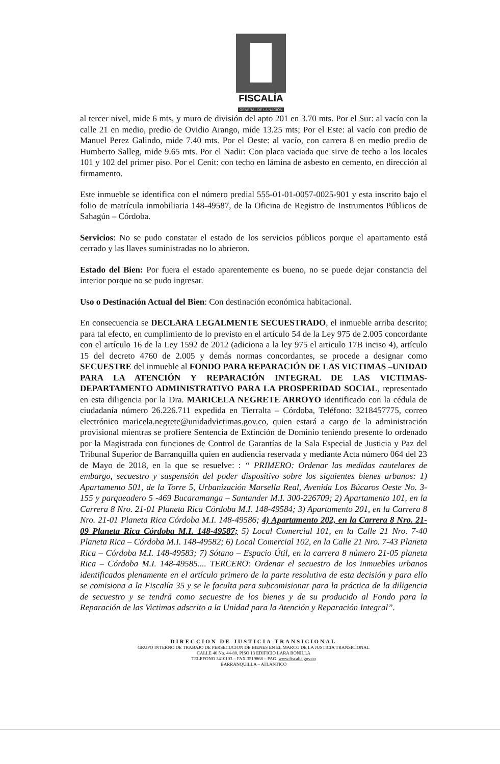FISCALÍA
GENERAL DE LA NACIÓN
al tercer nivel, mide 6 mts, y muro de división del apto 201 en 3.70 mts. Por el Sur: al vacío con la calle 21 en medio, predio de Ovidio Arango, mide 13.25 mts; Por el Este: al vacío con predio de Manuel Perez Galindo, mide 7.40 mts. Por el Oeste: al vacío, con carrera 8 en medio predio de Humberto Salleg, mide 9.65 mts. Por el Nadir: Con placa vaciada que sirve de techo a los locales 101 y 102 del primer piso. Por el Cenit: con techo en lámina de asbesto en cemento, en dirección al firmamento.
Este inmueble se identifica con el número predial 555-01-01-0057-0025-901 y esta inscrito bajo el folio de matrícula inmobiliaria 148-49587, de la Oficina de Registro de Instrumentos Públicos de Sahagún – Córdoba.
Servicios: No se pudo constatar el estado de los servicios públicos porque el apartamento está cerrado y las llaves suministradas no lo abrieron.
Estado del Bien: Por fuera el estado aparentemente es bueno, no se puede dejar constancia del interior porque no se pudo ingresar.
Uso o Destinación Actual del Bien: Con destinación económica habitacional.
En consecuencia se DECLARA LEGALMENTE SECUESTRADO, el inmueble arriba descrito; para tal efecto, en cumplimiento de lo previsto en el artículo 54 de la Ley 975 de 2.005 concordante con el artículo 16 de la Ley 1592 de 2012 (adiciona a la ley 975 el articulo 17B inciso 4), artículo 15 del decreto 4760 de 2.005 y demás normas concordantes, se procede a designar como SECUESTRE del inmueble al FONDO PARA REPARACIÓN DE LAS VICTIMAS –UNIDAD PARA LA ATENCIÓN Y REPARACIÓN INTEGRAL DE LAS VICTIMAS-DEPARTAMENTO ADMINISTRATIVO PARA LA PROSPERIDAD SOCIAL, representado en esta diligencia por la Dra. MARICELA NEGRETE ARROYO identificado con la cédula de ciudadanía número 26.226.711 expedida en Tierralta – Córdoba, Teléfono: 3218457775, correo electrónico maricela.negrete@unidadvictimas.gov.co, quien estará a cargo de la administración provisional mientras se profiere Sentencia de Extinción de Dominio teniendo presente lo ordenado por la Magistrada con funciones de Control de Garantías de la Sala Especial de Justicia y Paz del Tribunal Superior de Barranquilla quien en audiencia reservada y mediante Acta número 064 del 23 de Mayo de 2018, en la que se resuelve: : “ PRIMERO: Ordenar las medidas cautelares de embargo, secuestro y suspensión del poder dispositivo sobre los siguientes bienes urbanos: 1) Apartamento 501, de la Torre 5, Urbanización Marsella Real, Avenida Los Búcaros Oeste No. 3-155 y parqueadero 5 -469 Bucaramanga – Santander M.I. 300-226709; 2) Apartamento 101, en la Carrera 8 Nro. 21-01 Planeta Rica Córdoba M.I. 148-49584; 3) Apartamento 201, en la Carrera 8 Nro. 21-01 Planeta Rica Córdoba M.I. 148-49586; 4) Apartamento 202, en la Carrera 8 Nro. 21-09 Planeta Rica Córdoba M.I. 148-49587; 5) Local Comercial 101, en la Calle 21 Nro. 7-40 Planeta Rica – Córdoba M.I. 148-49582; 6) Local Comercial 102, en la Calle 21 Nro. 7-43 Planeta Rica – Córdoba M.I. 148-49583; 7) Sótano – Espacio Útil, en la carrera 8 número 21-05 planeta Rica – Córdoba M.I. 148-49585.... TERCERO: Ordenar el secuestro de los inmuebles urbanos identificados plenamente en el artículo primero de la parte resolutiva de esta decisión y para ello se comisiona a la Fiscalía 35 y se le faculta para subcomisionar para la práctica de la diligencia de secuestro y se tendrá como secuestre de los bienes y de su producido al Fondo para la Reparación de las Victimas adscrito a la Unidad para la Atención y Reparación Integral”.
DIRECCION DE JUSTICIA TRANSICIONAL
GRUPO INTERNO DE TRABAJO DE PERSECUCION DE BIENES EN EL MARCO DE LA JUSTICIA TRANSICIONAL
CALLE 40 No. 44-80, PISO 13 EDIFICIO LARA BONILLA
TELEFONO 3410103 – FAX 3519868 – PAG. www.fiscalia.gov.co
BARRANQUILLA – ATLÁNTICO